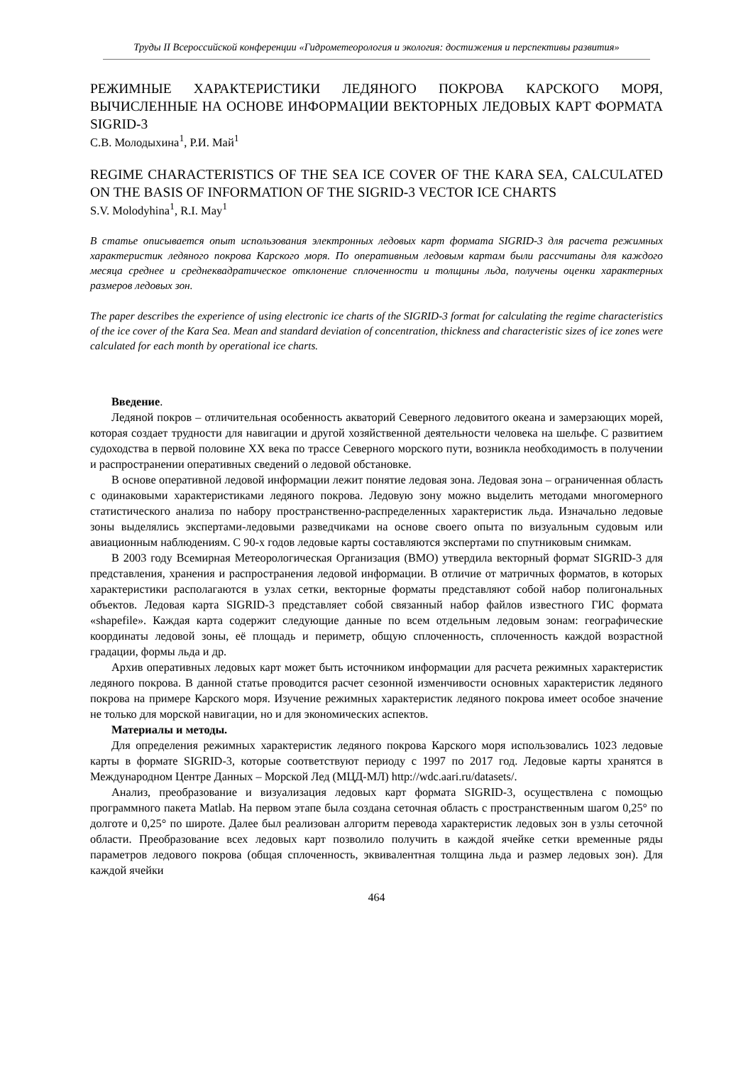Труды II Всероссийской конференции «Гидрометеорология и экология: достижения и перспективы развития»
РЕЖИМНЫЕ ХАРАКТЕРИСТИКИ ЛЕДЯНОГО ПОКРОВА КАРСКОГО МОРЯ, ВЫЧИСЛЕННЫЕ НА ОСНОВЕ ИНФОРМАЦИИ ВЕКТОРНЫХ ЛЕДОВЫХ КАРТ ФОРМАТА SIGRID-3
С.В. Молодыхина<sup>1</sup>, Р.И. Май<sup>1</sup>
REGIME CHARACTERISTICS OF THE SEA ICE COVER OF THE KARA SEA, CALCULATED ON THE BASIS OF INFORMATION OF THE SIGRID-3 VECTOR ICE CHARTS
S.V. Molodyhina<sup>1</sup>, R.I. May<sup>1</sup>
В статье описывается опыт использования электронных ледовых карт формата SIGRID-3 для расчета режимных характеристик ледяного покрова Карского моря. По оперативным ледовым картам были рассчитаны для каждого месяца среднее и среднеквадратическое отклонение сплоченности и толщины льда, получены оценки характерных размеров ледовых зон.
The paper describes the experience of using electronic ice charts of the SIGRID-3 format for calculating the regime characteristics of the ice cover of the Kara Sea. Mean and standard deviation of concentration, thickness and characteristic sizes of ice zones were calculated for each month by operational ice charts.
Введение.
Ледяной покров – отличительная особенность акваторий Северного ледовитого океана и замерзающих морей, которая создает трудности для навигации и другой хозяйственной деятельности человека на шельфе. С развитием судоходства в первой половине XX века по трассе Северного морского пути, возникла необходимость в получении и распространении оперативных сведений о ледовой обстановке.
В основе оперативной ледовой информации лежит понятие ледовая зона. Ледовая зона – ограниченная область с одинаковыми характеристиками ледяного покрова. Ледовую зону можно выделить методами многомерного статистического анализа по набору пространственно-распределенных характеристик льда. Изначально ледовые зоны выделялись экспертами-ледовыми разведчиками на основе своего опыта по визуальным судовым или авиационным наблюдениям. С 90-х годов ледовые карты составляются экспертами по спутниковым снимкам.
В 2003 году Всемирная Метеорологическая Организация (ВМО) утвердила векторный формат SIGRID-3 для представления, хранения и распространения ледовой информации. В отличие от матричных форматов, в которых характеристики располагаются в узлах сетки, векторные форматы представляют собой набор полигональных объектов. Ледовая карта SIGRID-3 представляет собой связанный набор файлов известного ГИС формата «shapefile». Каждая карта содержит следующие данные по всем отдельным ледовым зонам: географические координаты ледовой зоны, её площадь и периметр, общую сплоченность, сплоченность каждой возрастной градации, формы льда и др.
Архив оперативных ледовых карт может быть источником информации для расчета режимных характеристик ледяного покрова. В данной статье проводится расчет сезонной изменчивости основных характеристик ледяного покрова на примере Карского моря. Изучение режимных характеристик ледяного покрова имеет особое значение не только для морской навигации, но и для экономических аспектов.
Материалы и методы.
Для определения режимных характеристик ледяного покрова Карского моря использовались 1023 ледовые карты в формате SIGRID-3, которые соответствуют периоду с 1997 по 2017 год. Ледовые карты хранятся в Международном Центре Данных – Морской Лед (МЦД-МЛ) http://wdc.aari.ru/datasets/.
Анализ, преобразование и визуализация ледовых карт формата SIGRID-3, осуществлена с помощью программного пакета Matlab. На первом этапе была создана сеточная область с пространственным шагом 0,25° по долготе и 0,25° по широте. Далее был реализован алгоритм перевода характеристик ледовых зон в узлы сеточной области. Преобразование всех ледовых карт позволило получить в каждой ячейке сетки временные ряды параметров ледового покрова (общая сплоченность, эквивалентная толщина льда и размер ледовых зон). Для каждой ячейки
464